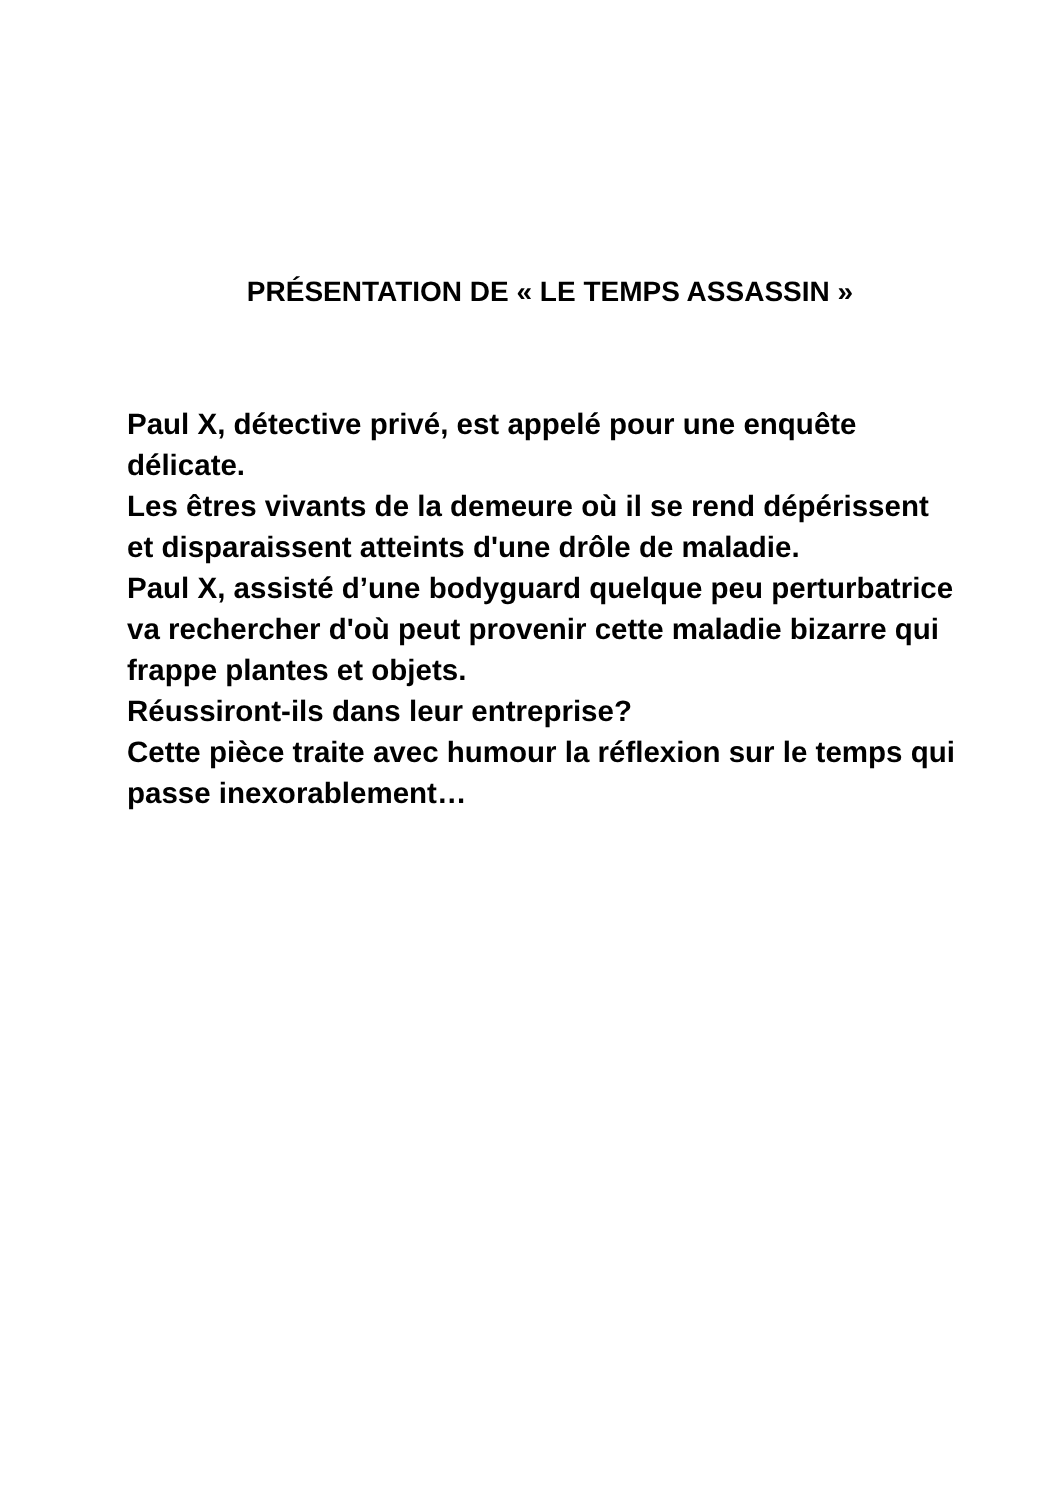PRÉSENTATION DE « LE TEMPS ASSASSIN »
Paul X, détective privé, est appelé pour une enquête délicate.
Les êtres vivants de la demeure où il se rend dépérissent et disparaissent atteints d'une drôle de maladie.
Paul X, assisté d’une bodyguard quelque peu perturbatrice va rechercher d'où peut provenir cette maladie bizarre qui frappe plantes et objets.
Réussiront-ils dans leur entreprise?
Cette pièce traite avec humour la réflexion sur le temps qui passe inexorablement…